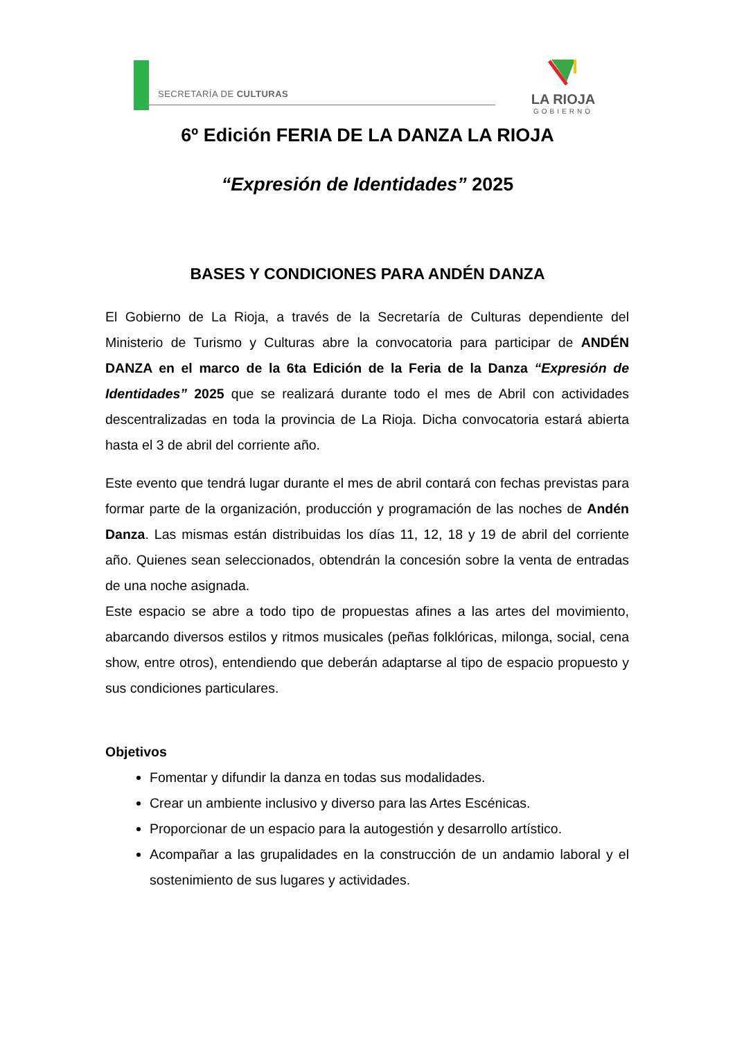SECRETARÍA DE CULTURAS
LA RIOJA
GOBIERNO
6º Edición FERIA DE LA DANZA LA RIOJA
“Expresión de Identidades” 2025
BASES Y CONDICIONES PARA ANDÉN DANZA
El Gobierno de La Rioja, a través de la Secretaría de Culturas dependiente del Ministerio de Turismo y Culturas abre la convocatoria para participar de ANDÉN DANZA en el marco de la 6ta Edición de la Feria de la Danza “Expresión de Identidades” 2025 que se realizará durante todo el mes de Abril con actividades descentralizadas en toda la provincia de La Rioja. Dicha convocatoria estará abierta hasta el 3 de abril del corriente año.
Este evento que tendrá lugar durante el mes de abril contará con fechas previstas para formar parte de la organización, producción y programación de las noches de Andén Danza. Las mismas están distribuidas los días 11, 12, 18 y 19 de abril del corriente año. Quienes sean seleccionados, obtendrán la concesión sobre la venta de entradas de una noche asignada.
Este espacio se abre a todo tipo de propuestas afines a las artes del movimiento, abarcando diversos estilos y ritmos musicales (peñas folklóricas, milonga, social, cena show, entre otros), entendiendo que deberán adaptarse al tipo de espacio propuesto y sus condiciones particulares.
Objetivos
Fomentar y difundir la danza en todas sus modalidades.
Crear un ambiente inclusivo y diverso para las Artes Escénicas.
Proporcionar de un espacio para la autogestión y desarrollo artístico.
Acompañar a las grupalidades en la construcción de un andamio laboral y el sostenimiento de sus lugares y actividades.